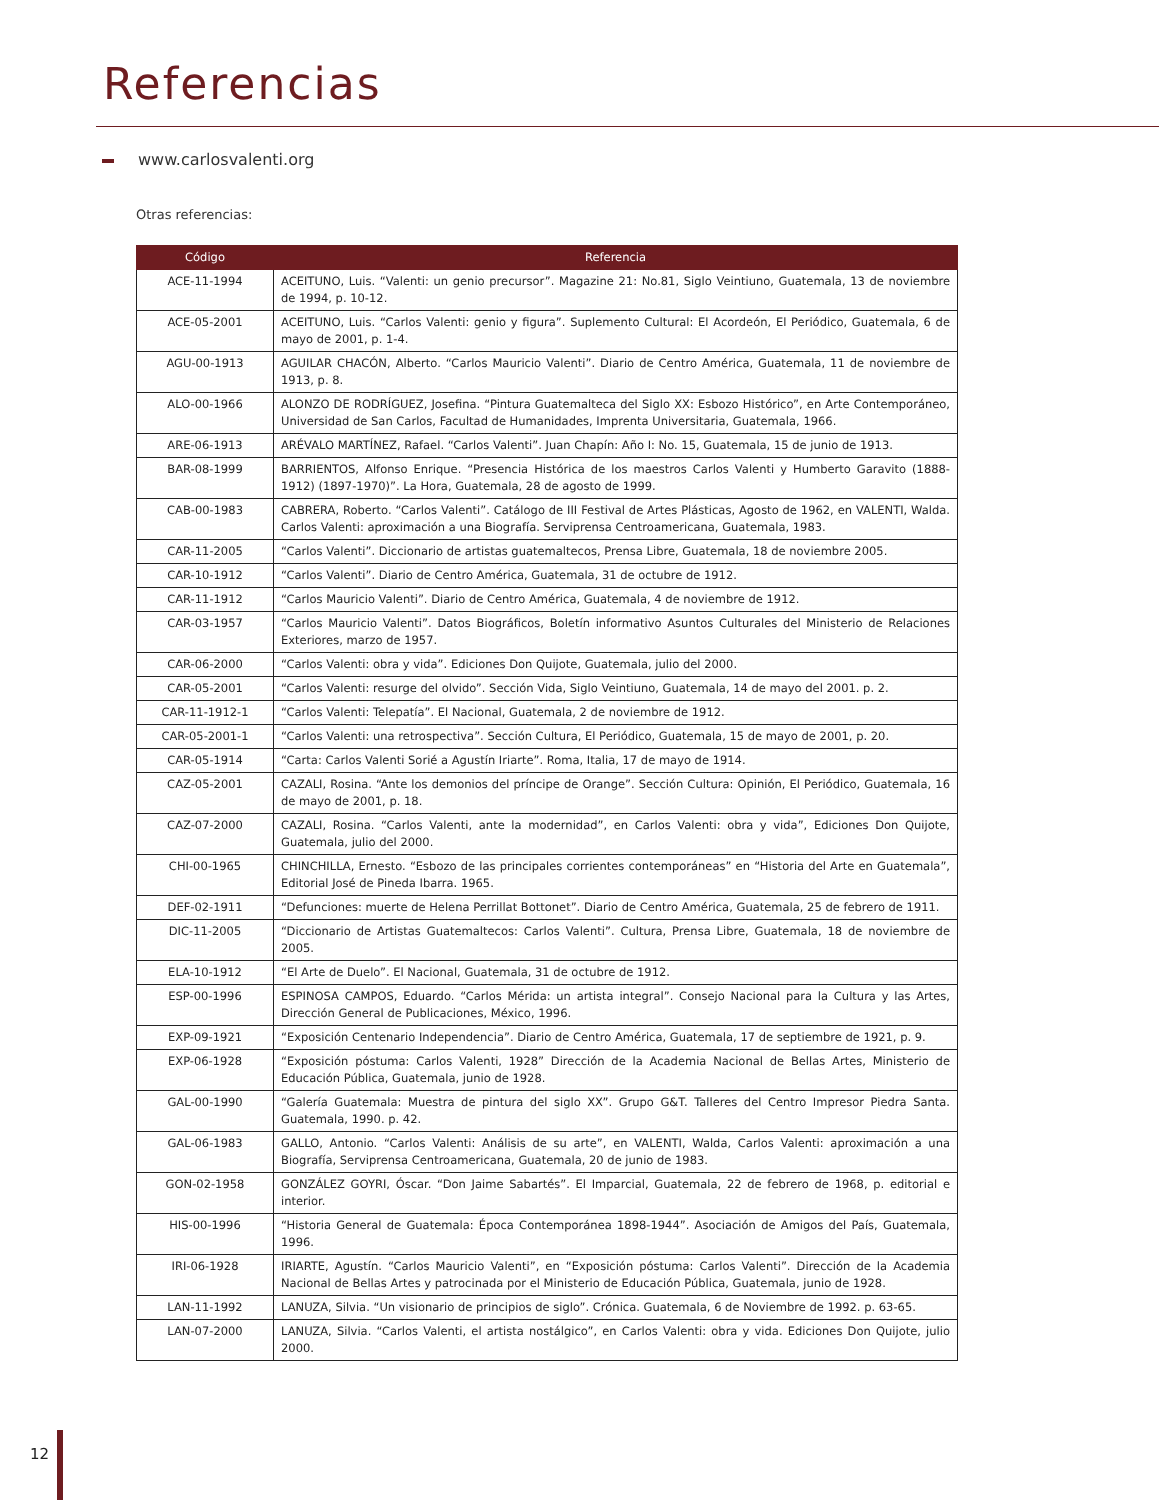Referencias
www.carlosvalenti.org
Otras referencias:
| Código | Referencia |
| --- | --- |
| ACE-11-1994 | ACEITUNO, Luis. “Valenti: un genio precursor”. Magazine 21: No.81, Siglo Veintiuno, Guatemala, 13 de noviembre de 1994, p. 10-12. |
| ACE-05-2001 | ACEITUNO, Luis. “Carlos Valenti: genio y figura”. Suplemento Cultural: El Acordeón, El Periódico, Guatemala, 6 de mayo de 2001, p. 1-4. |
| AGU-00-1913 | AGUILAR CHACÓN, Alberto. “Carlos Mauricio Valenti”. Diario de Centro América, Guatemala, 11 de noviembre de 1913, p. 8. |
| ALO-00-1966 | ALONZO DE RODRÍGUEZ, Josefina. “Pintura Guatemalteca del Siglo XX: Esbozo Histórico”, en Arte Contemporáneo, Universidad de San Carlos, Facultad de Humanidades, Imprenta Universitaria, Guatemala, 1966. |
| ARE-06-1913 | ARÉVALO MARTÍNEZ, Rafael. “Carlos Valenti”. Juan Chapín: Año I: No. 15, Guatemala, 15 de junio de 1913. |
| BAR-08-1999 | BARRIENTOS, Alfonso Enrique. “Presencia Histórica de los maestros Carlos Valenti y Humberto Garavito (1888-1912) (1897-1970)”. La Hora, Guatemala, 28 de agosto de 1999. |
| CAB-00-1983 | CABRERA, Roberto. “Carlos Valenti”. Catálogo de III Festival de Artes Plásticas, Agosto de 1962, en VALENTI, Walda. Carlos Valenti: aproximación a una Biografía. Serviprensa Centroamericana, Guatemala, 1983. |
| CAR-11-2005 | “Carlos Valenti”. Diccionario de artistas guatemaltecos, Prensa Libre, Guatemala, 18 de noviembre 2005. |
| CAR-10-1912 | “Carlos Valenti”. Diario de Centro América, Guatemala, 31 de octubre de 1912. |
| CAR-11-1912 | “Carlos Mauricio Valenti”. Diario de Centro América, Guatemala, 4 de noviembre de 1912. |
| CAR-03-1957 | “Carlos Mauricio Valenti”. Datos Biográficos, Boletín informativo Asuntos Culturales del Ministerio de Relaciones Exteriores, marzo de 1957. |
| CAR-06-2000 | “Carlos Valenti: obra y vida”. Ediciones Don Quijote, Guatemala, julio del 2000. |
| CAR-05-2001 | “Carlos Valenti: resurge del olvido”. Sección Vida, Siglo Veintiuno, Guatemala, 14 de mayo del 2001. p. 2. |
| CAR-11-1912-1 | “Carlos Valenti: Telepatía”. El Nacional, Guatemala, 2 de noviembre de 1912. |
| CAR-05-2001-1 | “Carlos Valenti: una retrospectiva”. Sección Cultura, El Periódico, Guatemala, 15 de mayo de 2001, p. 20. |
| CAR-05-1914 | “Carta: Carlos Valenti Sorié a Agustín Iriarte”. Roma, Italia, 17 de mayo de 1914. |
| CAZ-05-2001 | CAZALI, Rosina. “Ante los demonios del príncipe de Orange”. Sección Cultura: Opinión, El Periódico, Guatemala, 16 de mayo de 2001, p. 18. |
| CAZ-07-2000 | CAZALI, Rosina. “Carlos Valenti, ante la modernidad”, en Carlos Valenti: obra y vida”, Ediciones Don Quijote, Guatemala, julio del 2000. |
| CHI-00-1965 | CHINCHILLA, Ernesto. “Esbozo de las principales corrientes contemporáneas” en “Historia del Arte en Guatemala”, Editorial José de Pineda Ibarra. 1965. |
| DEF-02-1911 | “Defunciones: muerte de Helena Perrillat Bottonet”. Diario de Centro América, Guatemala, 25 de febrero de 1911. |
| DIC-11-2005 | “Diccionario de Artistas Guatemaltecos: Carlos Valenti”. Cultura, Prensa Libre, Guatemala, 18 de noviembre de 2005. |
| ELA-10-1912 | “El Arte de Duelo”. El Nacional, Guatemala, 31 de octubre de 1912. |
| ESP-00-1996 | ESPINOSA CAMPOS, Eduardo. “Carlos Mérida: un artista integral”. Consejo Nacional para la Cultura y las Artes, Dirección General de Publicaciones, México, 1996. |
| EXP-09-1921 | “Exposición Centenario Independencia”. Diario de Centro América, Guatemala, 17 de septiembre de 1921, p. 9. |
| EXP-06-1928 | “Exposición póstuma: Carlos Valenti, 1928” Dirección de la Academia Nacional de Bellas Artes, Ministerio de Educación Pública, Guatemala, junio de 1928. |
| GAL-00-1990 | “Galería Guatemala: Muestra de pintura del siglo XX”. Grupo G&T. Talleres del Centro Impresor Piedra Santa. Guatemala, 1990. p. 42. |
| GAL-06-1983 | GALLO, Antonio. “Carlos Valenti: Análisis de su arte”, en VALENTI, Walda, Carlos Valenti: aproximación a una Biografía, Serviprensa Centroamericana, Guatemala, 20 de junio de 1983. |
| GON-02-1958 | GONZÁLEZ GOYRI, Óscar. “Don Jaime Sabartés”. El Imparcial, Guatemala, 22 de febrero de 1968, p. editorial e interior. |
| HIS-00-1996 | “Historia General de Guatemala: Época Contemporánea 1898-1944”. Asociación de Amigos del País, Guatemala, 1996. |
| IRI-06-1928 | IRIARTE, Agustín. “Carlos Mauricio Valenti”, en “Exposición póstuma: Carlos Valenti”. Dirección de la Academia Nacional de Bellas Artes y patrocinada por el Ministerio de Educación Pública, Guatemala, junio de 1928. |
| LAN-11-1992 | LANUZA, Silvia. “Un visionario de principios de siglo”. Crónica. Guatemala, 6 de Noviembre de 1992. p. 63-65. |
| LAN-07-2000 | LANUZA, Silvia. “Carlos Valenti, el artista nostálgico”, en Carlos Valenti: obra y vida. Ediciones Don Quijote, julio 2000. |
12